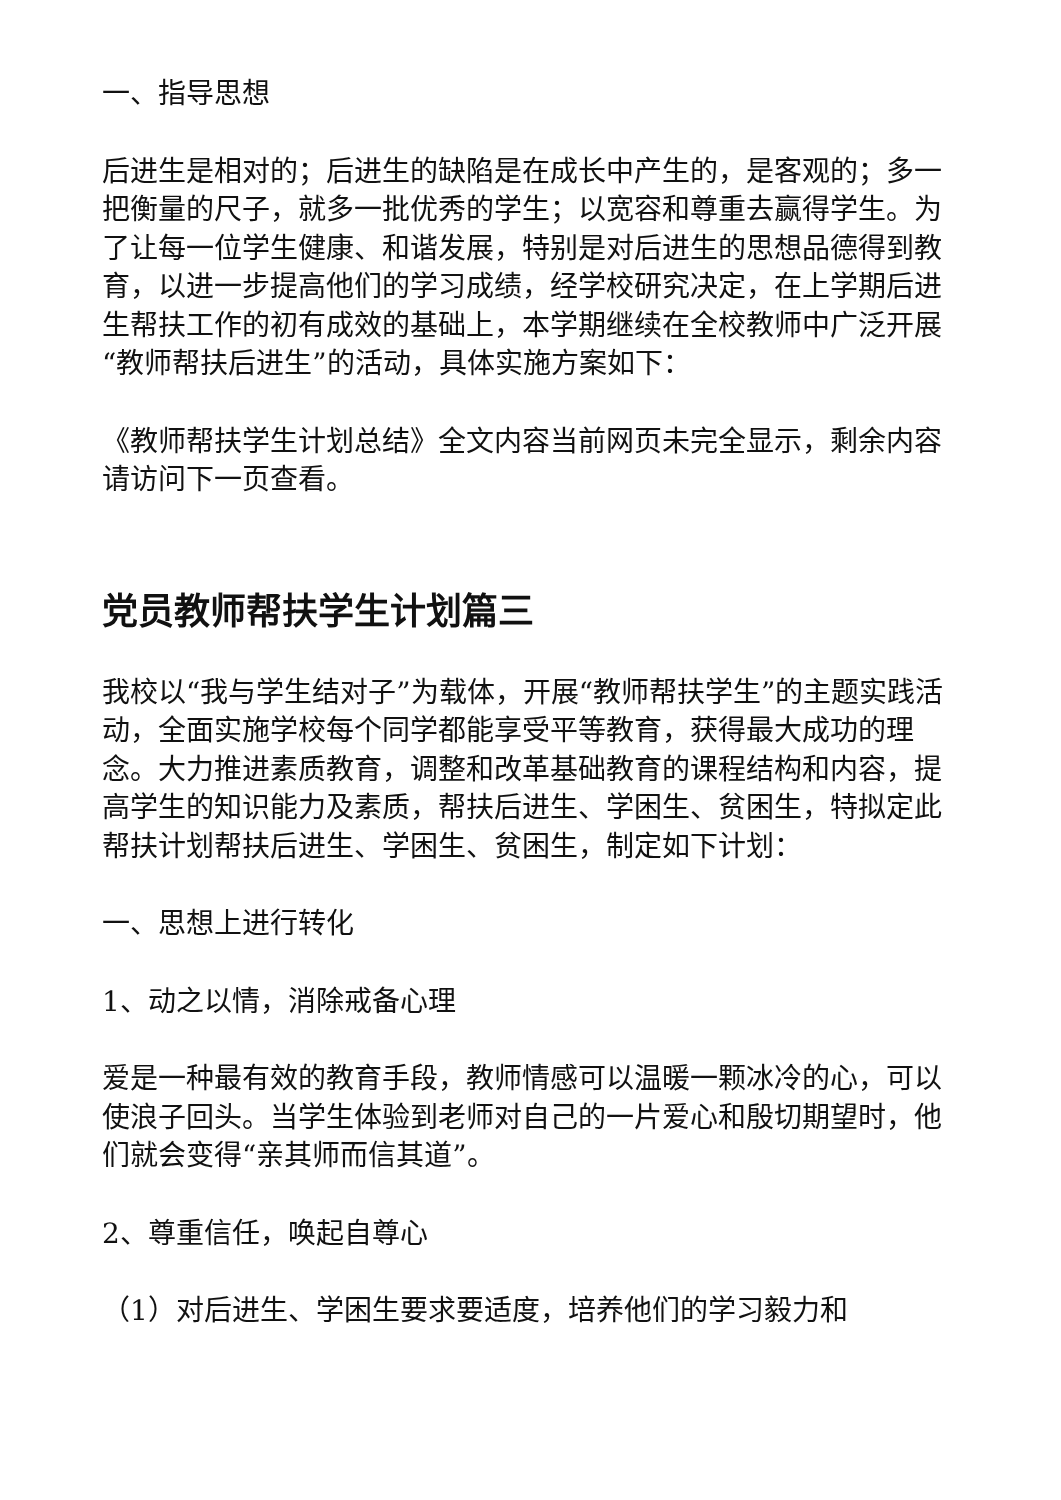一、指导思想
后进生是相对的；后进生的缺陷是在成长中产生的，是客观的；多一把衡量的尺子，就多一批优秀的学生；以宽容和尊重去赢得学生。为了让每一位学生健康、和谐发展，特别是对后进生的思想品德得到教育，以进一步提高他们的学习成绩，经学校研究决定，在上学期后进生帮扶工作的初有成效的基础上，本学期继续在全校教师中广泛开展“教师帮扶后进生”的活动，具体实施方案如下：
《教师帮扶学生计划总结》全文内容当前网页未完全显示，剩余内容请访问下一页查看。
党员教师帮扶学生计划篇三
我校以“我与学生结对子”为载体，开展“教师帮扶学生”的主题实践活动，全面实施学校每个同学都能享受平等教育，获得最大成功的理念。大力推进素质教育，调整和改革基础教育的课程结构和内容，提高学生的知识能力及素质，帮扶后进生、学困生、贫困生，特拟定此帮扶计划帮扶后进生、学困生、贫困生，制定如下计划：
一、思想上进行转化
1、动之以情，消除戒备心理
爱是一种最有效的教育手段，教师情感可以温暖一颗冰冷的心，可以使浪子回头。当学生体验到老师对自己的一片爱心和殷切期望时，他们就会变得“亲其师而信其道”。
2、尊重信任，唤起自尊心
（1）对后进生、学困生要求要适度，培养他们的学习毅力和